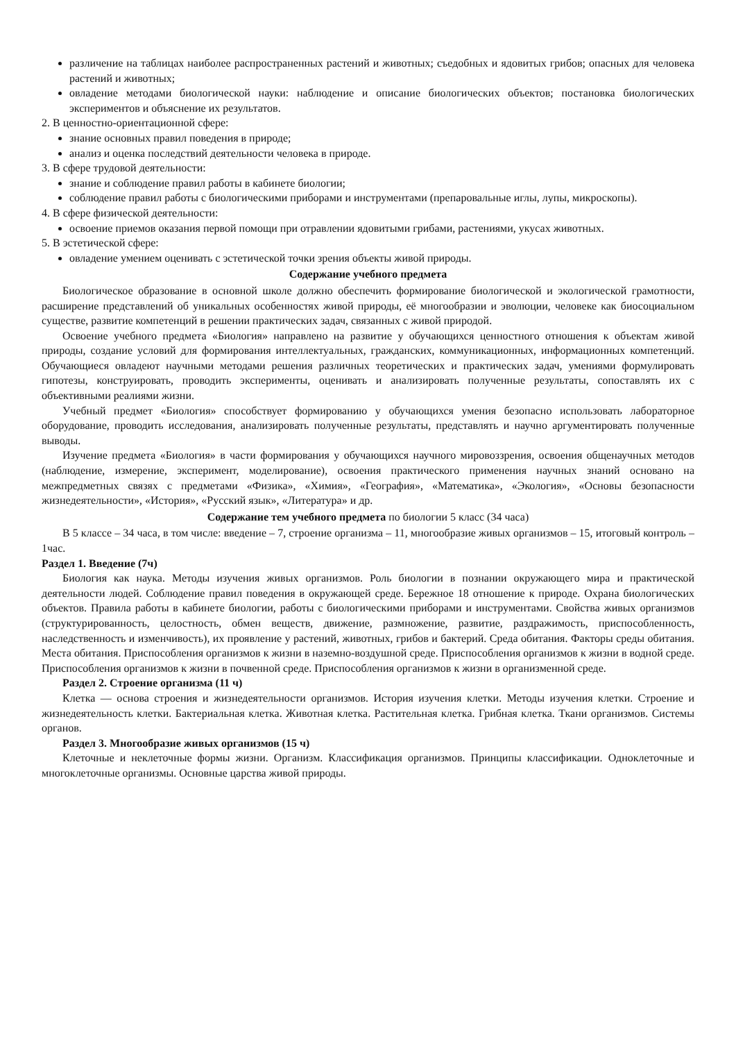различение на таблицах наиболее распространенных растений и животных; съедобных и ядовитых грибов; опасных для человека растений и животных;
овладение методами биологической науки: наблюдение и описание биологических объектов; постановка биологических экспериментов и объяснение их результатов.
2. В ценностно-ориентационной сфере:
знание основных правил поведения в природе;
анализ и оценка последствий деятельности человека в природе.
3. В сфере трудовой деятельности:
знание и соблюдение правил работы в кабинете биологии;
соблюдение правил работы с биологическими приборами и инструментами (препаровальные иглы, лупы, микроскопы).
4. В сфере физической деятельности:
освоение приемов оказания первой помощи при отравлении ядовитыми грибами, растениями, укусах животных.
5. В эстетической сфере:
овладение умением оценивать с эстетической точки зрения объекты живой природы.
Содержание учебного предмета
Биологическое образование в основной школе должно обеспечить формирование биологической и экологической грамотности, расширение представлений об уникальных особенностях живой природы, её многообразии и эволюции, человеке как биосоциальном существе, развитие компетенций в решении практических задач, связанных с живой природой.
Освоение учебного предмета «Биология» направлено на развитие у обучающихся ценностного отношения к объектам живой природы, создание условий для формирования интеллектуальных, гражданских, коммуникационных, информационных компетенций. Обучающиеся овладеют научными методами решения различных теоретических и практических задач, умениями формулировать гипотезы, конструировать, проводить эксперименты, оценивать и анализировать полученные результаты, сопоставлять их с объективными реалиями жизни.
Учебный предмет «Биология» способствует формированию у обучающихся умения безопасно использовать лабораторное оборудование, проводить исследования, анализировать полученные результаты, представлять и научно аргументировать полученные выводы.
Изучение предмета «Биология» в части формирования у обучающихся научного мировоззрения, освоения общенаучных методов (наблюдение, измерение, эксперимент, моделирование), освоения практического применения научных знаний основано на межпредметных связях с предметами «Физика», «Химия», «География», «Математика», «Экология», «Основы безопасности жизнедеятельности», «История», «Русский язык», «Литература» и др.
Содержание тем учебного предмета по биологии 5 класс (34 часа)
В 5 классе – 34 часа, в том числе: введение – 7, строение организма – 11, многообразие живых организмов – 15, итоговый контроль – 1час.
Раздел 1. Введение (7ч)
Биология как наука. Методы изучения живых организмов. Роль биологии в познании окружающего мира и практической деятельности людей. Соблюдение правил поведения в окружающей среде. Бережное 18 отношение к природе. Охрана биологических объектов. Правила работы в кабинете биологии, работы с биологическими приборами и инструментами. Свойства живых организмов (структурированность, целостность, обмен веществ, движение, размножение, развитие, раздражимость, приспособленность, наследственность и изменчивость), их проявление у растений, животных, грибов и бактерий. Среда обитания. Факторы среды обитания. Места обитания. Приспособления организмов к жизни в наземно-воздушной среде. Приспособления организмов к жизни в водной среде. Приспособления организмов к жизни в почвенной среде. Приспособления организмов к жизни в организменной среде.
Раздел 2. Строение организма (11 ч)
Клетка — основа строения и жизнедеятельности организмов. История изучения клетки. Методы изучения клетки. Строение и жизнедеятельность клетки. Бактериальная клетка. Животная клетка. Растительная клетка. Грибная клетка. Ткани организмов. Системы органов.
Раздел 3. Многообразие живых организмов (15 ч)
Клеточные и неклеточные формы жизни. Организм. Классификация организмов. Принципы классификации. Одноклеточные и многоклеточные организмы. Основные царства живой природы.